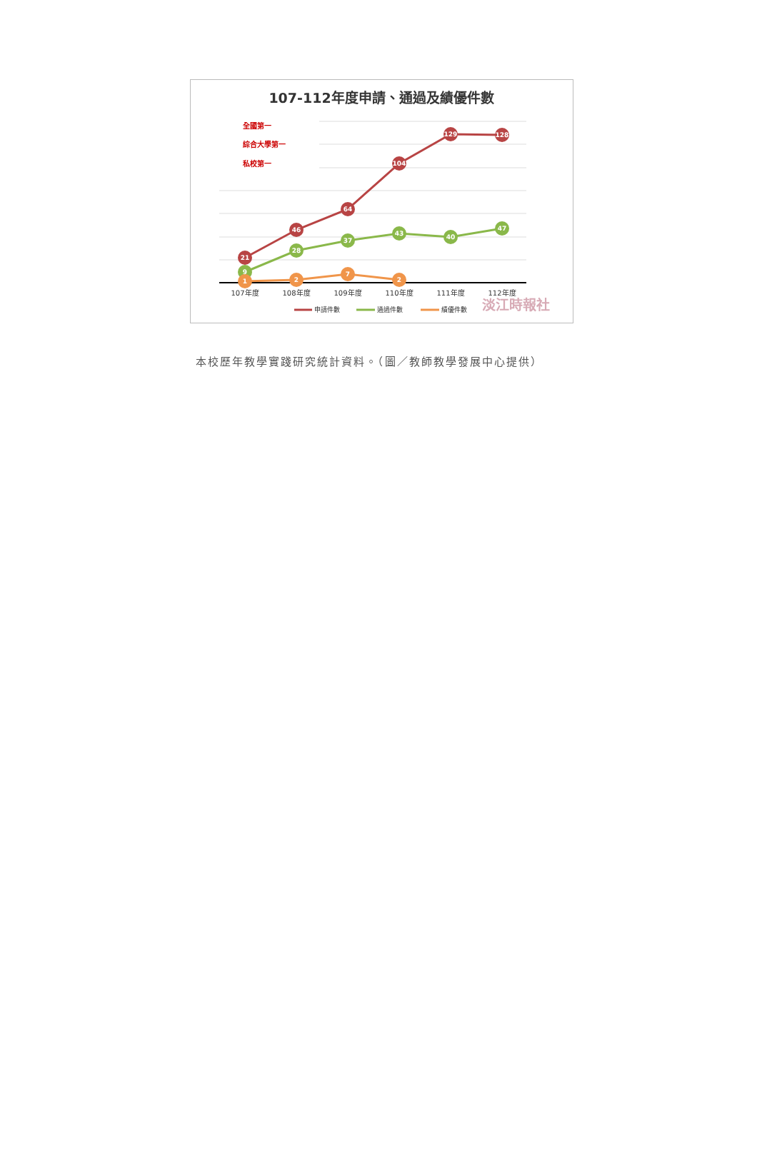107-112年度申請、通過及績優件數
全國第一
綜合大學第一
私校第一
21
46
64
104
129
128
9
28
37
43
40
47
1
2
7
2
107年度
108年度
109年度
110年度
111年度
112年度
申請件數
通過件數
績優件數
淡江時報社
本校歷年教學實踐研究統計資料。（圖／教師教學發展中心提供）